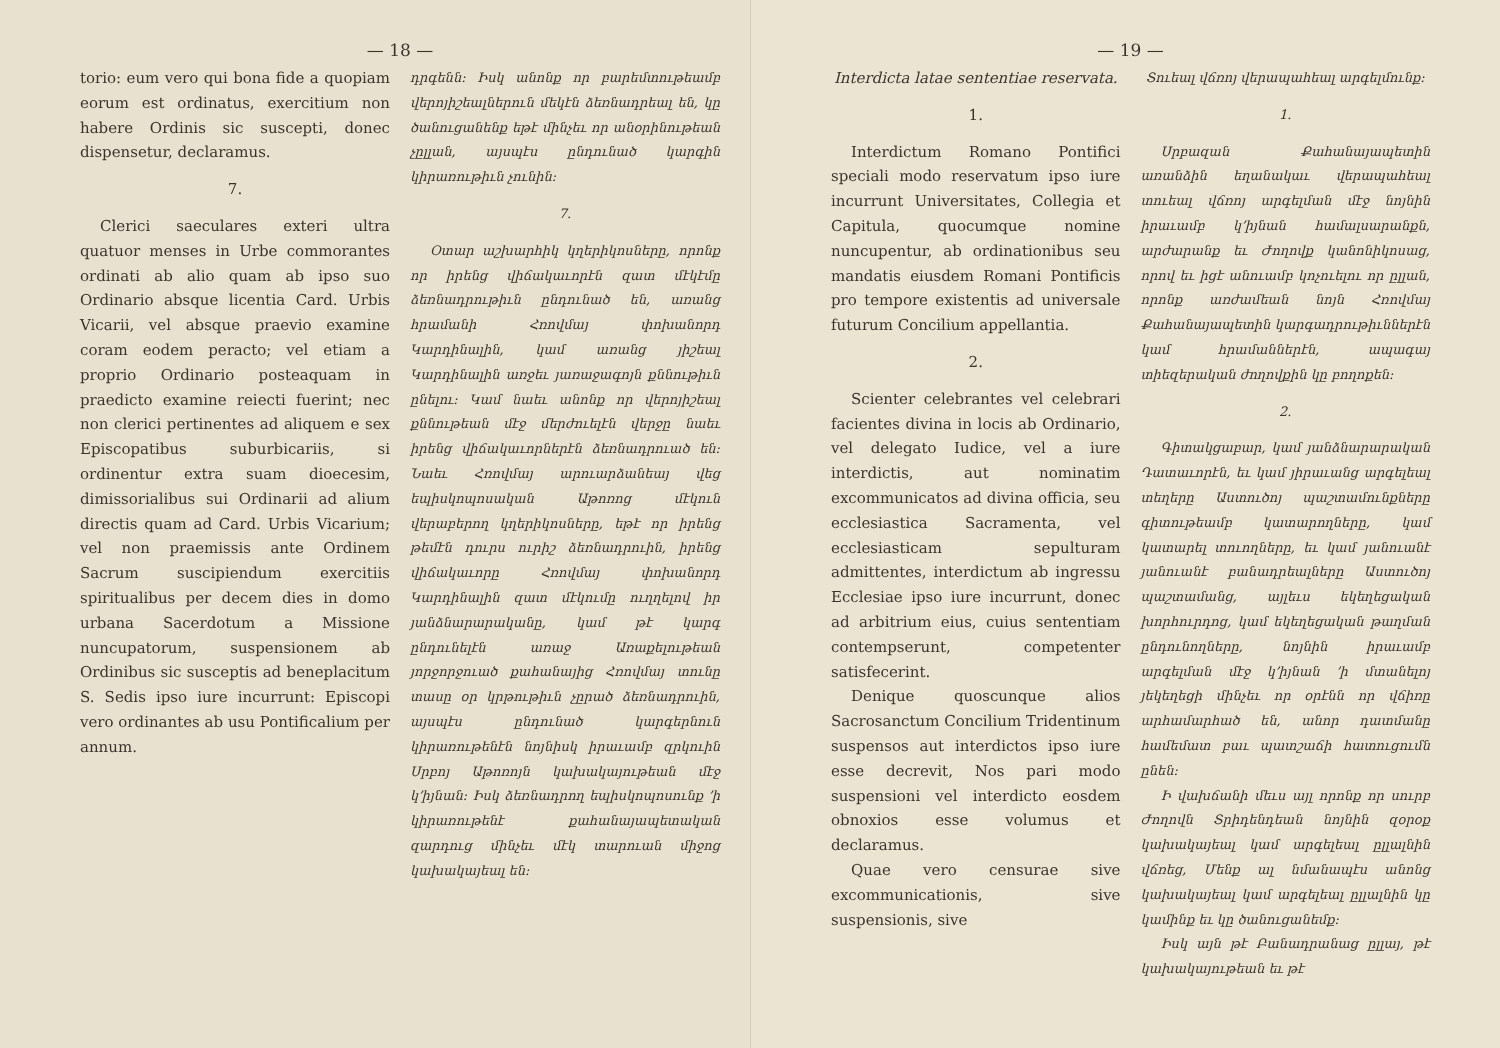— 18 —
torio: eum vero qui bona fide a quopiam eorum est ordinatus, exercitium non habere Ordinis sic suscepti, donec dispensetur, declaramus.
7.
Clerici saeculares exteri ultra quatuor menses in Urbe commorantes ordinati ab alio quam ab ipso suo Ordinario absque licentia Card. Urbis Vicarii, vel absque praevio examine coram eodem peracto; vel etiam a proprio Ordinario posteaquam in praedicto examine reiecti fuerint; nec non clerici pertinentes ad aliquem e sex Episcopatibus suburbicariis, si ordinentur extra suam dioecesim, dimissorialibus sui Ordinarii ad alium directis quam ad Card. Urbis Vicarium; vel non praemissis ante Ordinem Sacrum suscipiendum exercitiis spiritualibus per decem dies in domo urbana Sacerdotum a Missione nuncupatorum, suspensionem ab Ordinibus sic susceptis ad beneplacitum S. Sedis ipso iure incurrunt: Episcopi vero ordinantes ab usu Pontificalium per annum.
դրգենն։ Իսկ անոնք որ բարեմտութեամբ վերոյիշեալներուն մեկէն ձեռնադրեալ են, կը ծանուցանենք եթէ մինչեւ որ անօրինութեան չըլլան, այսպէս ընդունած կարգին կիրառութիւն չունին։
7.
Օտար աշխարհիկ կղերիկոսները, որոնք որ իրենց վիճակաւորէն զատ մէկէմը ձեռնադրութիւն ընդունած են, առանց հրամանի Հռովմայ փոխանորդ Կարդինալին, կամ առանց յիշեալ Կարդինալին առջեւ յառաջագոյն քննութիւն ընելու։ Կամ նաեւ անոնք որ վերոյիշեալ քննութեան մէջ մերժուելէն վերջը նաեւ իրենց վիճակաւորներէն ձեռնադրուած են։ Նաեւ Հռովմայ արուարձանեայ վեց եպիսկոպոսական Աթոռոց մէկուն վերաբերող կղերիկոսները, եթէ որ իրենց թեմէն դուրս ուրիշ ձեռնադրուին, իրենց վիճակաւորը Հռովմայ փոխանորդ Կարդինալին զատ մէկումը ուղղելով իր յանձնարարականը, կամ թէ կարգ ընդունելէն առաջ Առաքելութեան յորջորջուած քահանայից Հռովմայ տունը տասը օր կրթութիւն չըրած ձեռնադրուին, այսպէս ընդունած կարգերնուն կիրառութենէն նոյնիսկ իրաւամբ զրկուին Սրբոյ Աթոռոյն կախակայութեան մէջ կ՚իյնան։ Իսկ ձեռնադրող եպիսկոպոսունք ՚ի կիրառութենէ քահանայապետական զարդուց մինչեւ մէկ տարուան միջոց կախակայեալ են։
— 19 —
Interdicta latae sententiae reservata.
1.
Interdictum Romano Pontifici speciali modo reservatum ipso iure incurrunt Universitates, Collegia et Capitula, quocumque nomine nuncupentur, ab ordinationibus seu mandatis eiusdem Romani Pontificis pro tempore existentis ad universale futurum Concilium appellantia.
2.
Scienter celebrantes vel celebrari facientes divina in locis ab Ordinario, vel delegato Iudice, vel a iure interdictis, aut nominatim excommunicatos ad divina officia, seu ecclesiastica Sacramenta, vel ecclesiasticam sepulturam admittentes, interdictum ab ingressu Ecclesiae ipso iure incurrunt, donec ad arbitrium eius, cuius sententiam contempserunt, competenter satisfecerint.
Denique quoscunque alios Sacrosanctum Concilium Tridentinum suspensos aut interdictos ipso iure esse decrevit, Nos pari modo suspensioni vel interdicto eosdem obnoxios esse volumus et declaramus.
Quae vero censurae sive excommunicationis, sive suspensionis, sive
Տուեալ վճռոյ վերապահեալ արգելմունք։
1.
Սրբազան Քահանայապետին առանձին եղանակաւ վերապահեալ տուեալ վճռոյ արգելման մէջ նոյնին իրաւամբ կ՚իյնան համալսարանքն, արժարանք եւ Ժողովք կանոնիկոսաց, որով եւ իցէ անուամբ կոչուելու որ ըլլան, որոնք առժամեան նոյն Հռովմայ Քահանայապետին կարգադրութիւններէն կամ հրամաններէն, ապագայ տիեզերական ժողովքին կը բողոքեն։
2.
Գիտակցաբար, կամ յանձնարարական Դատաւորէն, եւ կամ յիրաւանց արգելեալ տեղերը Աստուծոյ պաշտամունքները գիտութեամբ կատարողները, կամ կատարել տուողները, եւ կամ յանուանէ յանուանէ բանադրեալները Աստուծոյ պաշտամանց, այլեւս եկեղեցական խորհուրդոց, կամ եկեղեցական թաղման ընդունողները, նոյնին իրաւամբ արգելման մէջ կ՚իյնան ՚ի մտանելոյ յեկեղեցի մինչեւ որ օրէնն որ վճիռը արհամարհած են, անոր դատմանը համեմատ բաւ պատշաճի հատուցումն ընեն։
Ի վախճանի մեւս այլ որոնք որ սուրբ Ժողովն Տրիդենդեան նոյնին զօրօք կախակայեալ կամ արգելեալ ըլլալնին վճռեց, Մենք ալ նմանապէս անոնց կախակայեալ կամ արգելեալ ըլլալնին կը կամինք եւ կը ծանուցանեմք։
Իսկ այն թէ Բանադրանաց ըլլայ, թէ կախակայութեան եւ թէ